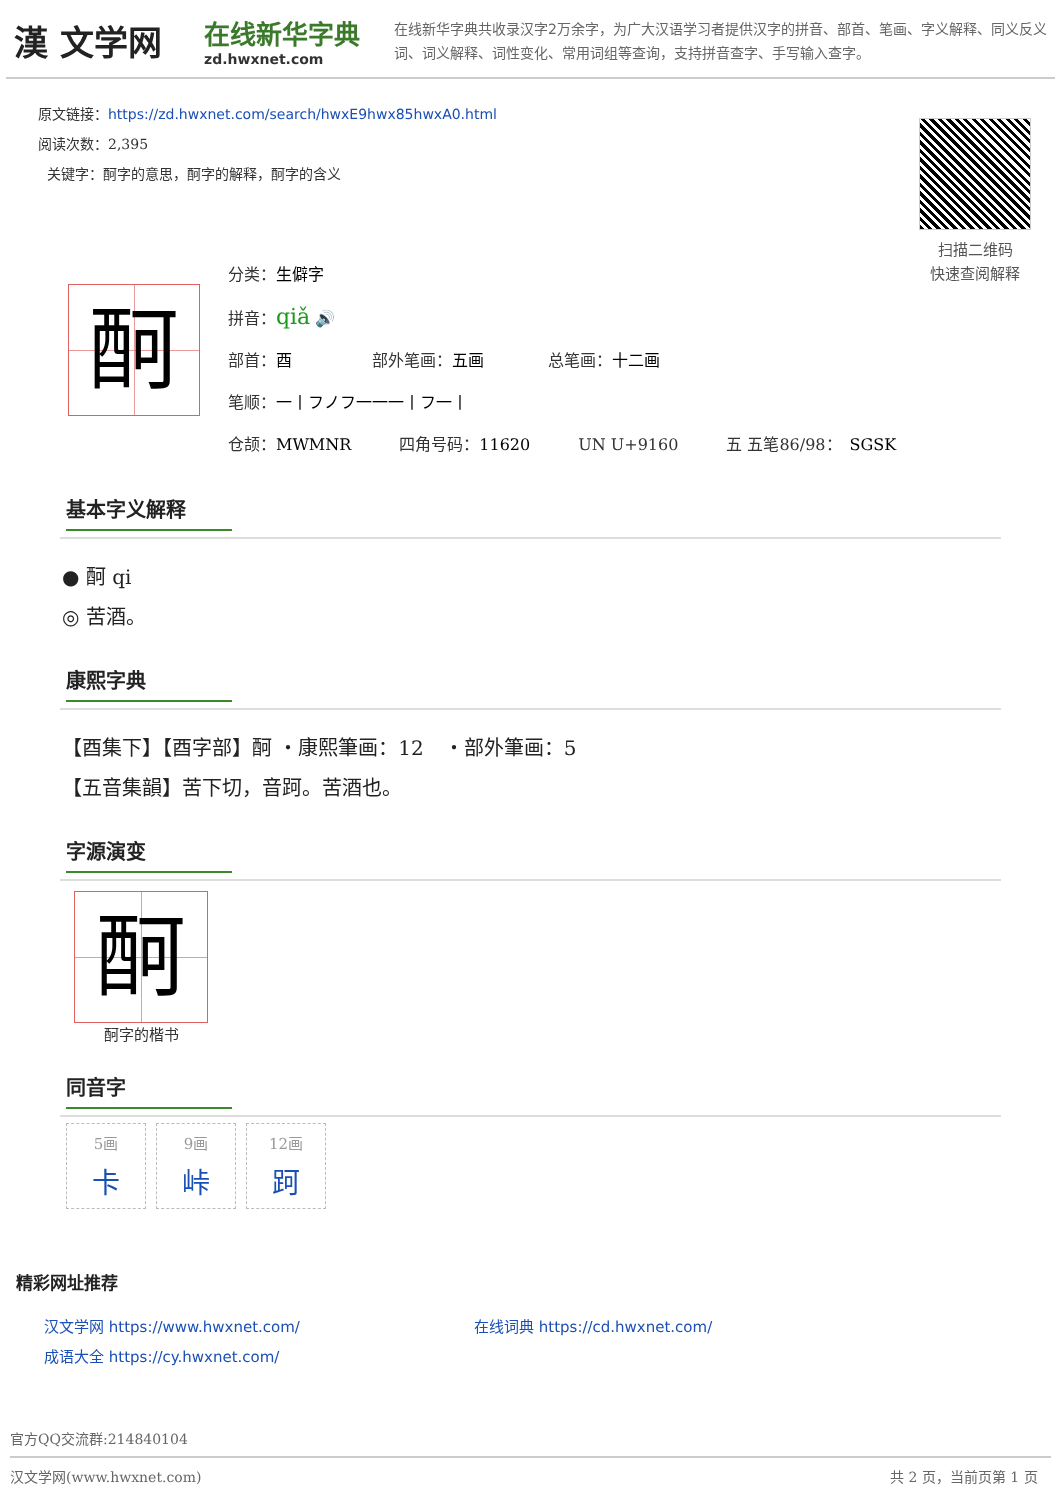漢 文学网
在线新华字典
zd.hwxnet.com
在线新华字典共收录汉字2万余字，为广大汉语学习者提供汉字的拼音、部首、笔画、字义解释、同义反义词、词义解释、词性变化、常用词组等查询，支持拼音查字、手写输入查字。
原文链接：https://zd.hwxnet.com/search/hwxE9hwx85hwxA0.html
阅读次数：2,395
关键字：酠字的意思，酠字的解释，酠字的含义
扫描二维码
快速查阅解释
酠
分类：生僻字
拼音：qiǎ 🔊
部首：酉　　　　　部外笔画：五画　　　　总笔画：十二画
笔顺：一丨フノフ一一一丨フ一丨
仓颉：MWMNR　　　四角号码：11620　　　UN U+9160　　　五 五笔86/98：　SGSK
基本字义解释
● 酠 qi
◎ 苦酒。
康熙字典
【酉集下】【酉字部】酠 ・康熙筆画：12　・部外筆画：5
【五音集韻】苦下切，音跒。苦酒也。
字源演变
酠
酠字的楷书
同音字
5画
卡
9画
峠
12画
跒
精彩网址推荐
汉文学网 https://www.hwxnet.com/
在线词典 https://cd.hwxnet.com/
成语大全 https://cy.hwxnet.com/
官方QQ交流群:214840104
汉文学网(www.hwxnet.com) 共 2 页，当前页第 1 页